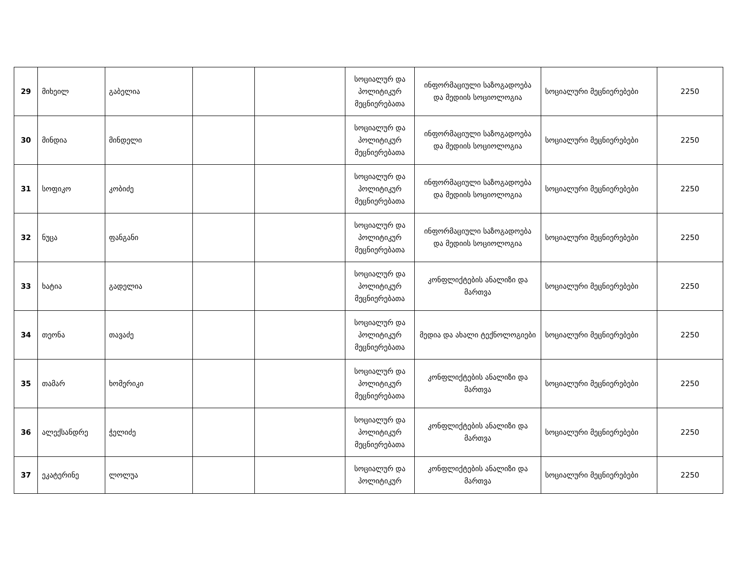| 29 | მიხეილ | გაბელია | | | სოციალურ და პოლიტიკურ მეცნიერებათა | ინფორმაციული საზოგადოება და მედიის სოციოლოგია | სოციალური მეცნიერებები | 2250 |
| 30 | მინდია | მინდელი | | | სოციალურ და პოლიტიკურ მეცნიერებათა | ინფორმაციული საზოგადოება და მედიის სოციოლოგია | სოციალური მეცნიერებები | 2250 |
| 31 | სოფიკო | კობიძე | | | სოციალურ და პოლიტიკურ მეცნიერებათა | ინფორმაციული საზოგადოება და მედიის სოციოლოგია | სოციალური მეცნიერებები | 2250 |
| 32 | ნუცა | ფანგანი | | | სოციალურ და პოლიტიკურ მეცნიერებათა | ინფორმაციული საზოგადოება და მედიის სოციოლოგია | სოციალური მეცნიერებები | 2250 |
| 33 | ხატია | გადელია | | | სოციალურ და პოლიტიკურ მეცნიერებათა | კონფლიქტების ანალიზი და მართვა | სოციალური მეცნიერებები | 2250 |
| 34 | თეონა | თავაძე | | | სოციალურ და პოლიტიკურ მეცნიერებათა | მედია და ახალი ტექნოლოგიები | სოციალური მეცნიერებები | 2250 |
| 35 | თამარ | ხომერიკი | | | სოციალურ და პოლიტიკურ მეცნიერებათა | კონფლიქტების ანალიზი და მართვა | სოციალური მეცნიერებები | 2250 |
| 36 | ალექსანდრე | ჭელიძე | | | სოციალურ და პოლიტიკურ მეცნიერებათა | კონფლიქტების ანალიზი და მართვა | სოციალური მეცნიერებები | 2250 |
| 37 | ეკატერინე | ლოლუა | | | სოციალურ და პოლიტიკურ | კონფლიქტების ანალიზი და მართვა | სოციალური მეცნიერებები | 2250 |